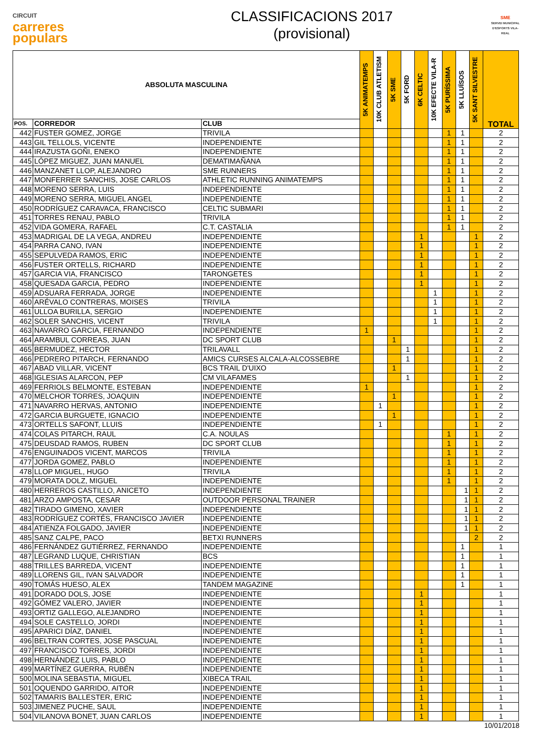CIRCUIT
carreres
populars
CLASSIFICACIONS 2017
(provisional)
SME
SERVEI MUNICIPAL D'ESPORTS VILA-REAL
| ABSOLUTA MASCULINA | | | 5K ANIMATEMPS | 10K CLUB ATLETISM | 5K SME | 5K FORD | 6K CELTIC | 10K EFECTE VILA-R | 5K PURÍSSIMA | 5K LLUÏSOS | 5K SANT SILVESTRE | TOTAL |
| --- | --- | --- | --- | --- | --- | --- | --- | --- | --- | --- | --- | --- |
| POS. | CORREDOR | CLUB | | | | | | | | | | |
| 442 | FUSTER GOMEZ, JORGE | TRIVILA | | | | | | | 1 | 1 | | 2 |
| 443 | GIL TELLOLS, VICENTE | INDEPENDIENTE | | | | | | | 1 | 1 | | 2 |
| 444 | IRAZUSTA GOÑI, ENEKO | INDEPENDIENTE | | | | | | | 1 | 1 | | 2 |
| 445 | LÓPEZ MIGUEZ, JUAN MANUEL | DEMATIMAÑANA | | | | | | | 1 | 1 | | 2 |
| 446 | MANZANET LLOP, ALEJANDRO | SME RUNNERS | | | | | | | 1 | 1 | | 2 |
| 447 | MONFERRER SANCHIS, JOSE CARLOS | ATHLETIC RUNNING ANIMATEMPS | | | | | | | 1 | 1 | | 2 |
| 448 | MORENO SERRA, LUIS | INDEPENDIENTE | | | | | | | 1 | 1 | | 2 |
| 449 | MORENO SERRA, MIGUEL ANGEL | INDEPENDIENTE | | | | | | | 1 | 1 | | 2 |
| 450 | RODRÍGUEZ CARAVACA, FRANCISCO | CELTIC SUBMARI | | | | | | | 1 | 1 | | 2 |
| 451 | TORRES RENAU, PABLO | TRIVILA | | | | | | | 1 | 1 | | 2 |
| 452 | VIDA GOMERA, RAFAEL | C.T. CASTALIA | | | | | | | 1 | 1 | | 2 |
| 453 | MADRIGAL DE LA VEGA, ANDREU | INDEPENDIENTE | | | | | 1 | | | | 1 | 2 |
| 454 | PARRA CANO, IVAN | INDEPENDIENTE | | | | | 1 | | | | 1 | 2 |
| 455 | SEPULVEDA RAMOS, ERIC | INDEPENDIENTE | | | | | 1 | | | | 1 | 2 |
| 456 | FUSTER ORTELLS, RICHARD | INDEPENDIENTE | | | | | 1 | | | | 1 | 2 |
| 457 | GARCIA VIA, FRANCISCO | TARONGETES | | | | | 1 | | | | 1 | 2 |
| 458 | QUESADA GARCIA, PEDRO | INDEPENDIENTE | | | | | 1 | | | | 1 | 2 |
| 459 | ADSUARA FERRADA, JORGE | INDEPENDIENTE | | | | | | 1 | | | 1 | 2 |
| 460 | ARÉVALO CONTRERAS, MOISES | TRIVILA | | | | | | 1 | | | 1 | 2 |
| 461 | ULLOA BURILLA, SERGIO | INDEPENDIENTE | | | | | | 1 | | | 1 | 2 |
| 462 | SOLER SANCHIS, VICENT | TRIVILA | | | | | | 1 | | | 1 | 2 |
| 463 | NAVARRO GARCIA, FERNANDO | INDEPENDIENTE | 1 | | | | | | | | 1 | 2 |
| 464 | ARAMBUL CORREAS, JUAN | DC SPORT CLUB | | | 1 | | | | | | 1 | 2 |
| 465 | BERMUDEZ, HECTOR | TRILAVALL | | | | 1 | | | | | 1 | 2 |
| 466 | PEDRERO PITARCH, FERNANDO | AMICS CURSES ALCALA-ALCOSSEBRE | | | | 1 | | | | | 1 | 2 |
| 467 | ABAD VILLAR, VICENT | BCS TRAIL D'UIXO | | | 1 | | | | | | 1 | 2 |
| 468 | IGLESIAS ALARCON, PEP | CM VILAFAMES | | | | 1 | | | | | 1 | 2 |
| 469 | FERRIOLS BELMONTE, ESTEBAN | INDEPENDIENTE | 1 | | | | | | | | 1 | 2 |
| 470 | MELCHOR TORRES, JOAQUIN | INDEPENDIENTE | | | 1 | | | | | | 1 | 2 |
| 471 | NAVARRO HERVAS, ANTONIO | INDEPENDIENTE | | 1 | | | | | | | 1 | 2 |
| 472 | GARCIA BURGUETE, IGNACIO | INDEPENDIENTE | | | 1 | | | | | | 1 | 2 |
| 473 | ORTELLS SAFONT, LLUIS | INDEPENDIENTE | | 1 | | | | | | | 1 | 2 |
| 474 | COLAS PITARCH, RAUL | C.A. NOULAS | | | | | | | 1 | | 1 | 2 |
| 475 | DEUSDAD RAMOS, RUBEN | DC SPORT CLUB | | | | | | | 1 | | 1 | 2 |
| 476 | ENGUINADOS VICENT, MARCOS | TRIVILA | | | | | | | 1 | | 1 | 2 |
| 477 | JORDA GOMEZ, PABLO | INDEPENDIENTE | | | | | | | 1 | | 1 | 2 |
| 478 | LLOP MIGUEL, HUGO | TRIVILA | | | | | | | 1 | | 1 | 2 |
| 479 | MORATA DOLZ, MIGUEL | INDEPENDIENTE | | | | | | | 1 | | 1 | 2 |
| 480 | HERREROS CASTILLO, ANICETO | INDEPENDIENTE | | | | | | | | 1 | 1 | 2 |
| 481 | ARZO AMPOSTA, CESAR | OUTDOOR PERSONAL TRAINER | | | | | | | | 1 | 1 | 2 |
| 482 | TIRADO GIMENO, XAVIER | INDEPENDIENTE | | | | | | | | 1 | 1 | 2 |
| 483 | RODRÍGUEZ CORTÉS, FRANCISCO JAVIER | INDEPENDIENTE | | | | | | | | 1 | 1 | 2 |
| 484 | ATIENZA FOLGADO, JAVIER | INDEPENDIENTE | | | | | | | | 1 | 1 | 2 |
| 485 | SANZ CALPE, PACO | BETXI RUNNERS | | | | | | | | | 2 | 2 |
| 486 | FERNÁNDEZ GUTIÉRREZ, FERNANDO | INDEPENDIENTE | | | | | | | | 1 | | 1 |
| 487 | LEGRAND LUQUE, CHRISTIAN | BCS | | | | | | | | 1 | | 1 |
| 488 | TRILLES BARREDA, VICENT | INDEPENDIENTE | | | | | | | | 1 | | 1 |
| 489 | LLORENS GIL, IVAN SALVADOR | INDEPENDIENTE | | | | | | | | 1 | | 1 |
| 490 | TOMÁS HUESO, ALEX | TANDEM MAGAZINE | | | | | | | | 1 | | 1 |
| 491 | DORADO DOLS, JOSE | INDEPENDIENTE | | | | | 1 | | | | | 1 |
| 492 | GÓMEZ VALERO, JAVIER | INDEPENDIENTE | | | | | 1 | | | | | 1 |
| 493 | ORTIZ GALLEGO, ALEJANDRO | INDEPENDIENTE | | | | | 1 | | | | | 1 |
| 494 | SOLE CASTELLO, JORDI | INDEPENDIENTE | | | | | 1 | | | | | 1 |
| 495 | APARICI DÍAZ, DANIEL | INDEPENDIENTE | | | | | 1 | | | | | 1 |
| 496 | BELTRAN CORTES, JOSE PASCUAL | INDEPENDIENTE | | | | | 1 | | | | | 1 |
| 497 | FRANCISCO TORRES, JORDI | INDEPENDIENTE | | | | | 1 | | | | | 1 |
| 498 | HERNÁNDEZ LUIS, PABLO | INDEPENDIENTE | | | | | 1 | | | | | 1 |
| 499 | MARTÍNEZ GUERRA, RUBÉN | INDEPENDIENTE | | | | | 1 | | | | | 1 |
| 500 | MOLINA SEBASTIA, MIGUEL | XIBECA TRAIL | | | | | 1 | | | | | 1 |
| 501 | OQUENDO GARRIDO, AITOR | INDEPENDIENTE | | | | | 1 | | | | | 1 |
| 502 | TAMARIS BALLESTER, ERIC | INDEPENDIENTE | | | | | 1 | | | | | 1 |
| 503 | JIMENEZ PUCHE, SAUL | INDEPENDIENTE | | | | | 1 | | | | | 1 |
| 504 | VILANOVA BONET, JUAN CARLOS | INDEPENDIENTE | | | | | 1 | | | | | 1 |
10/01/2018